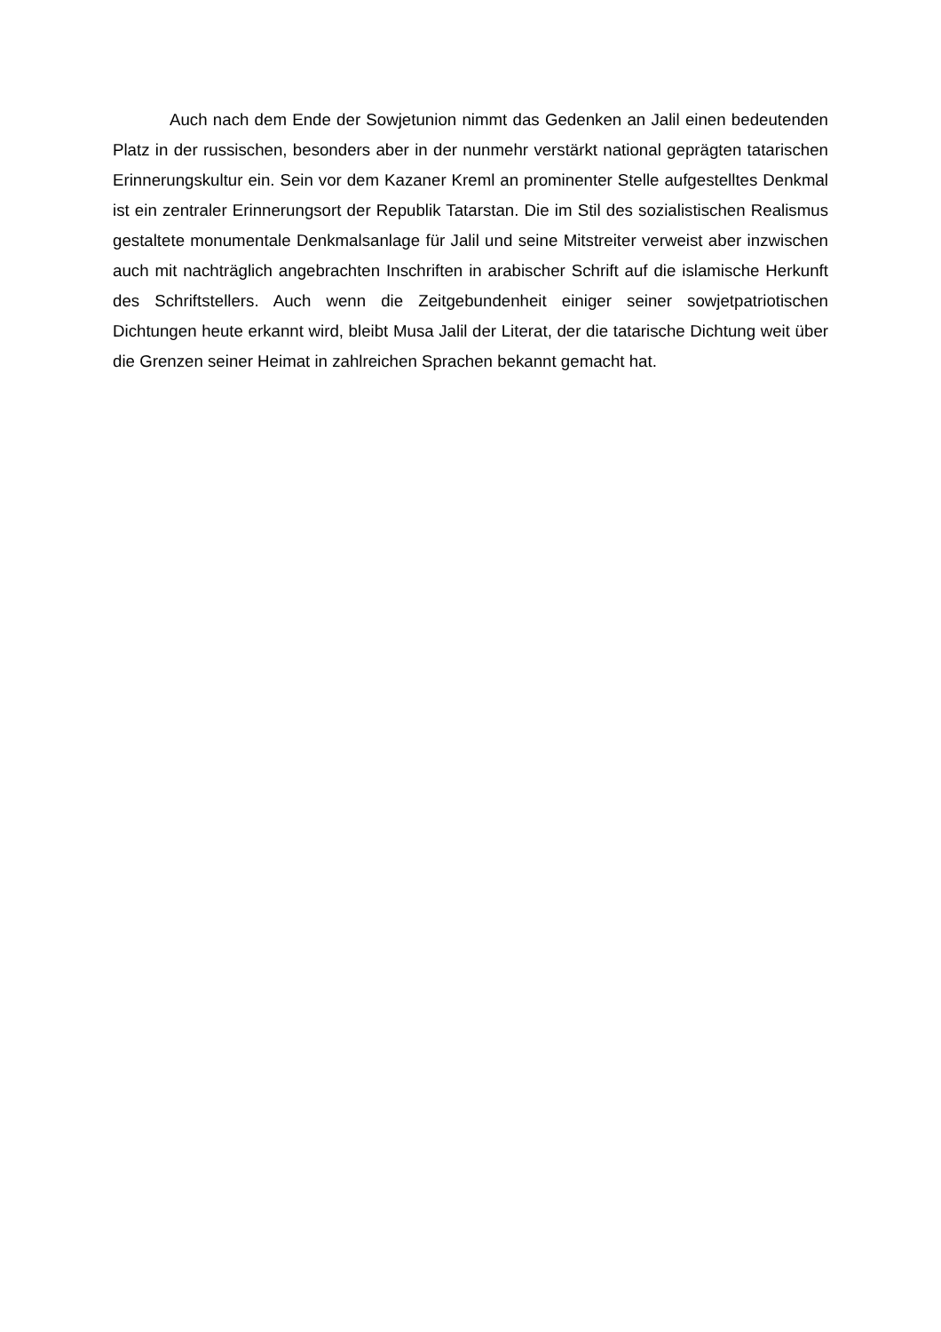Auch nach dem Ende der Sowjetunion nimmt das Gedenken an Jalil einen bedeutenden Platz in der russischen, besonders aber in der nunmehr verstärkt national geprägten tatarischen Erinnerungskultur ein. Sein vor dem Kazaner Kreml an prominenter Stelle aufgestelltes Denkmal ist ein zentraler Erinnerungsort der Republik Tatarstan. Die im Stil des sozialistischen Realismus gestaltete monumentale Denkmalsanlage für Jalil und seine Mitstreiter verweist aber inzwischen auch mit nachträglich angebrachten Inschriften in arabischer Schrift auf die islamische Herkunft des Schriftstellers. Auch wenn die Zeitgebundenheit einiger seiner sowjetpatriotischen Dichtungen heute erkannt wird, bleibt Musa Jalil der Literat, der die tatarische Dichtung weit über die Grenzen seiner Heimat in zahlreichen Sprachen bekannt gemacht hat.